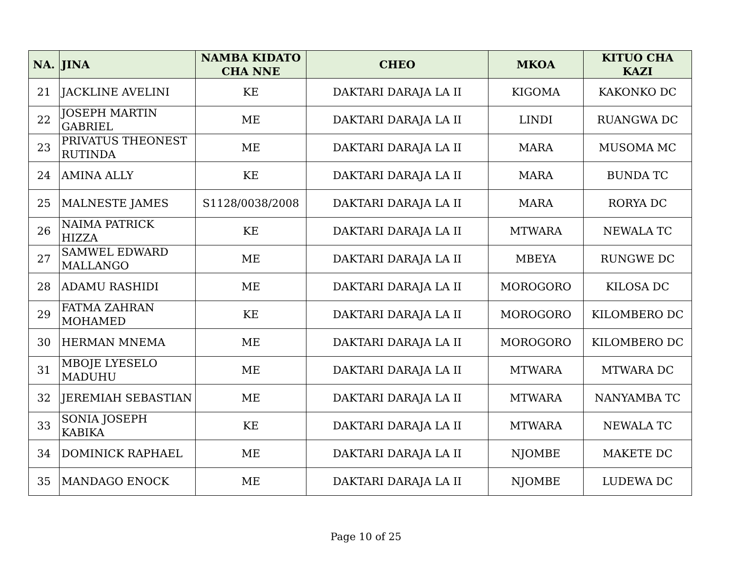| NA. | JINA | NAMBA KIDATO CHA NNE | CHEO | MKOA | KITUO CHA KAZI |
| --- | --- | --- | --- | --- | --- |
| 21 | JACKLINE AVELINI | KE | DAKTARI DARAJA LA II | KIGOMA | KAKONKO DC |
| 22 | JOSEPH MARTIN GABRIEL | ME | DAKTARI DARAJA LA II | LINDI | RUANGWA DC |
| 23 | PRIVATUS THEONEST RUTINDA | ME | DAKTARI DARAJA LA II | MARA | MUSOMA MC |
| 24 | AMINA ALLY | KE | DAKTARI DARAJA LA II | MARA | BUNDA TC |
| 25 | MALNESTE JAMES | S1128/0038/2008 | DAKTARI DARAJA LA II | MARA | RORYA DC |
| 26 | NAIMA PATRICK HIZZA | KE | DAKTARI DARAJA LA II | MTWARA | NEWALA TC |
| 27 | SAMWEL EDWARD MALLANGO | ME | DAKTARI DARAJA LA II | MBEYA | RUNGWE DC |
| 28 | ADAMU RASHIDI | ME | DAKTARI DARAJA LA II | MOROGORO | KILOSA DC |
| 29 | FATMA ZAHRAN MOHAMED | KE | DAKTARI DARAJA LA II | MOROGORO | KILOMBERO DC |
| 30 | HERMAN MNEMA | ME | DAKTARI DARAJA LA II | MOROGORO | KILOMBERO DC |
| 31 | MBOJE LYESELO MADUHU | ME | DAKTARI DARAJA LA II | MTWARA | MTWARA DC |
| 32 | JEREMIAH SEBASTIAN | ME | DAKTARI DARAJA LA II | MTWARA | NANYAMBA TC |
| 33 | SONIA JOSEPH KABIKA | KE | DAKTARI DARAJA LA II | MTWARA | NEWALA TC |
| 34 | DOMINICK RAPHAEL | ME | DAKTARI DARAJA LA II | NJOMBE | MAKETE DC |
| 35 | MANDAGO ENOCK | ME | DAKTARI DARAJA LA II | NJOMBE | LUDEWA DC |
Page 10 of 25